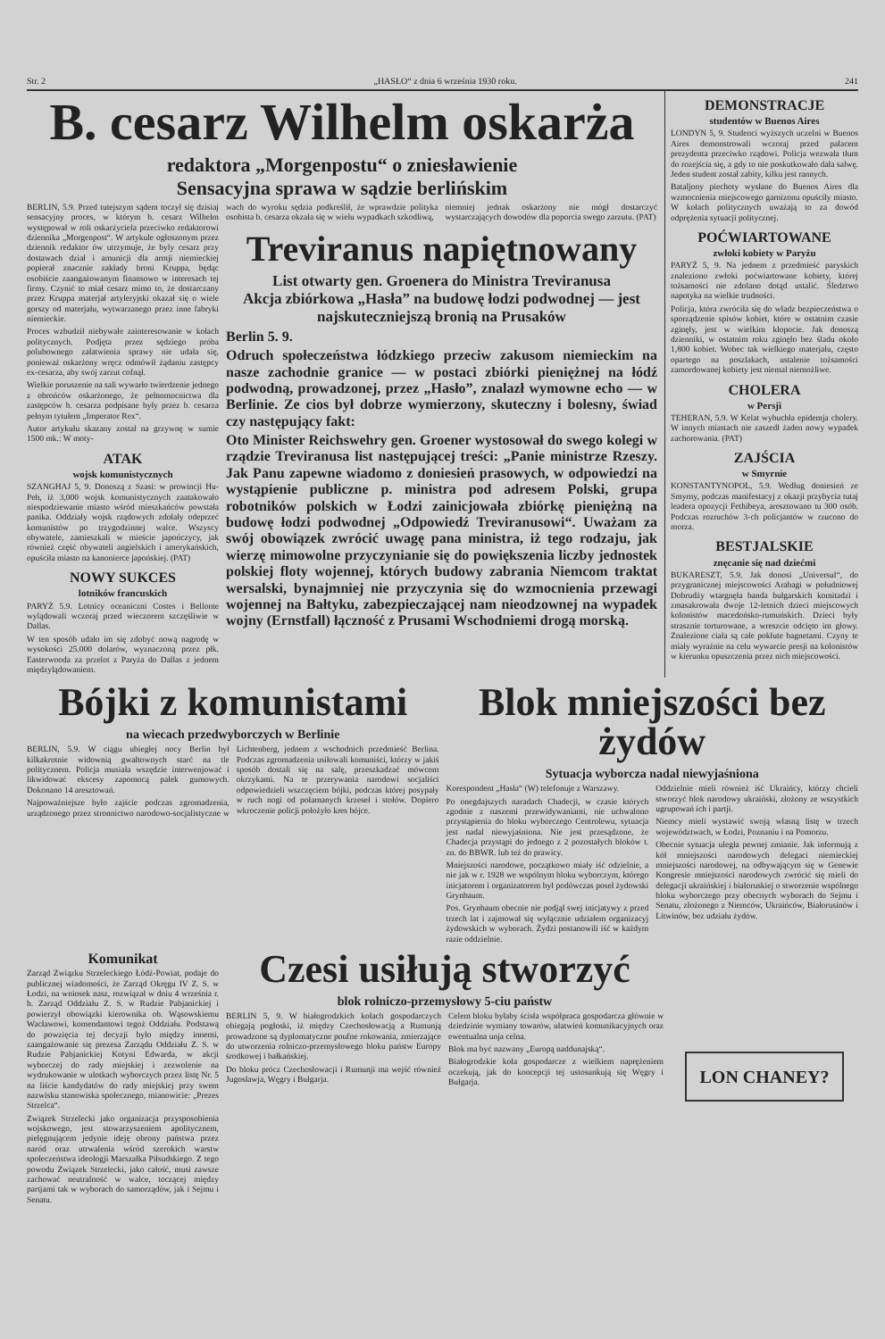Str. 2 „HASŁO“ z dnia 6 września 1930 roku. 241
B. cesarz Wilhelm oskarża
redaktora „Morgenpostu“ o zniesławienie
Sensacyjna sprawa w sądzie berlińskim
BERLIN, 5.9. Przed tutejszym sądem toczył się dzisiaj sensacyjny proces, w którym b. cesarz Wilhelm występował w roli oskarżyciela przeciwko redaktorowi dziennika „Morgenpost“. W artykule ogłoszonym przez dziennik redaktor ów utrzymuje, że byly cesarz przy dostawach dział i amunicji dla armji niemieckiej popierał znacznie zakłady broni Kruppa, będąc osobiście zaangażowanym finansowo w interesach tej firmy. Czynić to miał cesarz mimo to, że dostarczany przez Kruppa materjał artyleryjski okazał się o wiele gorszy od materjału, wytwarzanego przez inne fabryki niemieckie.
Proces wzbudził niebywałe zainteresowanie w kołach politycznych. Podjęta przez sędziego próba polubownego załatwienia sprawy nie udała się, ponieważ oskarżony wręcz odmówił żądaniu zastępcy ex-cesarza, aby swój zarzut cofnął.
Wielkie poruszenie na sali wywarło twierdzenie jednego z obrońców oskarżonego, że pełnomocnictwa dla zastępców b. cesarza podpisane były przez b. cesarza pełnym tytułem „Imperator Rex“.
Autor artykułu skazany został na grzywnę w sumie 1500 mk.: W moty-
ATAK
wojsk komunistycznych
SZANGHAJ 5, 9. Donoszą z Szasi: w prowincji Hu-Peh, iż 3,000 wojsk komunistycznych zaatakowało niespodziewanie miasto wśród mieszkańców powstała panika. Oddziały wojsk rządowych zdołały odeprzeć komunistów po trzygodzinnej walce. Wszyscy obywatele, zamieszkali w mieście japończycy, jak również część obywateli angielskich i amerykańskich, opuściła miasto na kanonierce japońskiej. (PAT)
NOWY SUKCES
lotników francuskich
PARYŻ 5.9. Lotnicy oceaniczni Costes i Bellonte wylądowali wczoraj przed wieczorem szczęśliwie w Dallas.
W ten sposób udało im się zdobyć nową nagrodę w wysokości 25.000 dolarów, wyznaczoną przez płk. Easterwooda za przelot z Paryża do Dallas z jednem międzylądowaniem.
wach do wyroku sędzia podkreślił, że wprawdzie polityka osobista b. cesarza okzała się w wielu wypadkach szkodliwą,
niemniej jednak oskarżony nie mógł dostarczyć wystarczających dowodów dla poporcia swego zarzutu. (PAT)
Treviranus napiętnowany
List otwarty gen. Groenera do Ministra Treviranusa
Akcja zbiórkowa „Hasła” na budowę łodzi podwodnej — jest najskuteczniejszą bronią na Prusaków
Berlin 5. 9.
Odruch społeczeństwa łódzkiego przeciw zakusom niemieckim na nasze zachodnie granice — w postaci zbiórki pieniężnej na łódź podwodną, prowadzonej, przez „Hasło”, znalazł wymowne echo — w Berlinie. Ze cios był dobrze wymierzony, skuteczny i bolesny, świad czy następujący fakt:
Oto Minister Reichswehry gen. Groener wystosował do swego kolegi w rządzie Treviranusa list następującej treści: „Panie ministrze Rzeszy. Jak Panu zapewne wiadomo z doniesień prasowych, w odpowiedzi na wystąpienie publiczne p. ministra pod adresem Polski, grupa robotników polskich w Łodzi zainicjowała zbiórkę pieniężną na budowę łodzi podwodnej „Odpowiedź Treviranusowi“. Uważam za swój obowiązek zwrócić uwagę pana ministra, iż tego rodzaju, jak wierzę mimowolne przyczynianie się do powiększenia liczby jednostek polskiej floty wojennej, których budowy zabrania Niemcom traktat wersalski, bynajmniej nie przyczynia się do wzmocnienia przewagi wojennej na Bałtyku, zabezpieczającej nam nieodzownej na wypadek wojny (Ernstfall) łączność z Prusami Wschodniemi drogą morską.
DEMONSTRACJE
studentów w Buenos Aires
LONDYN 5, 9. Studenci wyższych uczelni w Buenos Aires demonstrowali wczoraj przed pałacem prezydenta przeciwko rządowi. Policja wezwała tłum do rozejścia się, a gdy to nie poskutkowało dała salwę. Jeden student został zabity, kilku jest rannych.
Bataljony piechoty wysłane do Buenos Aires dla wzmocnienia miejscowego garnizonu opuściły miasto. W kołach politycznych uważają to za dowód odprężenia sytuacji politycznej.
POĆWIARTOWANE
zwłoki kobiety w Paryżu
PARYŻ 5, 9. Na jednem z przedmieść paryskich znaleziono zwłoki poćwiartowane kobiety, której tożsamości nie zdolano dotąd ustalić. Śledztwo napotyka na wielkie trudności.
Policja, która zwróciła się do władz bezpieczeństwa o sporządzenie spisów kobiet, które w ostatnim czasie zginęły, jest w wielkim kłopocie. Jak donoszą dzienniki, w ostatnim roku zginęło bez śladu około 1,800 kobiet. Wobec tak wielkiego materjału, często opartego na poszlakach, ustalenie tożsamości zamordowanej kobiety jest niemal niemożliwe.
CHOLERA
w Persji
TEHERAN, 5.9. W Kelat wybuchła epidemja cholery. W innych miastach nie zaszedł żaden nowy wypadek zachorowania. (PAT)
ZAJŚCIA
w Smyrnie
KONSTANTYNOPOL, 5.9. Według doniesień ze Smyrny, podczas manifestacyj z okazji przybycia tutaj leadera opozycji Fethibeya, aresztowano tu 300 osób. Podczas rozruchów 3-ch policjantów w rzucono do morza.
BESTJALSKIE
znęcanie się nad dziećmi
BUKARESZT, 5.9. Jak donosi „Universul“, do przygranicznej miejscowości Arabagi w południowej Dobrudży wtargnęła banda bułgarskich komitadzi i zmasakrowała dwoje 12-letnich dzieci miejscowych kolonistów macedońsko-rumuńskich. Dzieci były strasznie torturowane, a wreszcie odcięto im głowy. Znalezione ciała są całe pokłute bagnetami. Czyny te miały wyraźnie na celu wywarcie presji na kolonistów w kierunku opuszczenia przez nich miejscowości.
Bójki z komunistami
na wiecach przedwyborczych w Berlinie
BERLIN, 5.9. W ciągu ubiegłej nocy Berlin był kilkakrotnie widownią gwałtownych starć na tle politycznem. Policja musiała wszędzie interwenjować i likwidować ekscesy zapomocą pałek gumowych. Dokonano 14 aresztowań.
Najpoważniejsze było zajście podczas zgromadzenia, urządzonego przez stronnictwo narodowo-socjalistyczne w Lichtenberg, jednem z wschodnich przedmieść Berlina. Podczas zgromadzenia usiłowali komuniści, którzy w jakiś sposób dostali się na salę, przeszkadzać mówcom okrzykami. Na te przerywania narodowi socjaliści odpowiedzieli wszczęciem bójki, podczas której posypały w ruch nogi od połamanych krzeseł i stołów. Dopiero wkroczenie policji położyło kres bójce.
Blok mniejszości bez żydów
Sytuacja wyborcza nadal niewyjaśniona
Korespondent „Hasła“ (W) telefonuje z Warszawy.
Po onegdajszych naradach Chadecji, w czasie których zgodnie z naszemi przewidywaniami, nie uchwalono przystąpienia do bloku wyborczego Centrolewu, sytuacja jest nadal niewyjaśniona. Nie jest przesądzone, że Chadecja przystąpi do jednego z 2 pozostałych bloków t. zn. do BBWR. lub też do prawicy.
Mniejszości narodowe, początkowo miały iść odzielnie, a nie jak w r. 1928 we wspólnym bloku wyborczym, którego inicjatorem i organizatorem był podówczas poseł żydowski Grynbaum.
Pos. Grynbaum obecnie nie podjął swej inicjatywy z przed trzech lat i zajmował się wyłącznie udziałem organizacyj żydowskich w wyborach. Żydzi postanowili iść w każdym razie oddzielnie.
Oddzielnie mieli również iść Ukraińcy, którzy chcieli stworzyć blok narodowy ukraiński, złożony ze wszystkich ugrupowań ich i partji.
Niemcy mieli wystawić swoją własną listę w trzech województwach, w Łodzi, Poznaniu i na Pomorzu.
Obecnie sytuacja uległa pewnej zmianie. Jak informują z kół mniejszości narodowych delegaci niemieckiej mniejszości narodowej, na odbywającym się w Genewie Kongresie mniejszości narodowych zwrócić się mieli do delegacji ukraińskiej i białoruskiej o stworzenie wspólnego bloku wyborczego przy obecnych wyborach do Sejmu i Senatu, złożonego z Niemców, Ukraińców, Białorusinów i Litwinów, bez udziału żydów.
Komunikat
Zarząd Związku Strzeleckiego Łódź-Powiat, podaje do publicznej wiadomości, że Zarząd Okręgu IV Z. S. w Łodzi, na wniosek nasz, rozwiązał w dniu 4 września r. b. Zarząd Oddziału Z. S. w Rudzie Pabjanickiej i powierzył obowiązki kierownika ob. Wąsowskiemu Wacławowi, komendantowi tegoż Oddziału. Podstawą do powzięcia tej decyzji było między innemi, zaangażowanie się prezesa Zarządu Oddziału Z. S. w Rudzie Pabjanickiej Kotyni Edwarda, w akcji wyborczej do rady miejskiej i zezwolenie na wydrukowanie w ulotkach wyborczych przez listę Nr. 5 na liście kandydatów do rady miejskiej przy swem nazwisku stanowiska społecznego, mianowicie: „Prezes Strzelca“.
Związek Strzelecki jako organizacja przysposobienia wojskowego, jest stowarzyszeniem apolitycznem, pielęgnującem jedynie ideję obrony państwa przez naród oraz utrwalenia wśród szerokich warstw społeczeństwa ideologji Marszałka Piłsudskiego. Z tego powodu Związek Strzelecki, jako całość, musi zawsze zachować neutralność w walce, toczącej między partjami tak w wyborach do samorządów, jak i Sejmu i Senatu.
Czesi usiłują stworzyć
blok rolniczo-przemysłowy 5-ciu państw
BERLIN 5, 9. W białogrodzkich kołach gospodarczych obiegają pogłoski, iż między Czechosłowacją a Rumunją prowadzone są dyplomatyczne poufne rokowania, zmierzające do utworzenia rolniczo-przemysłowego bloku państw Europy środkowej i bałkańskiej.
Do bloku prócz Czechosłowacji i Rumunji ma wejść również Jugosławja, Węgry i Bułgarja.
Celem bloku byłaby ścisła współpraca gospodarcza głównie w dziedzinie wymiany towarów, ułatwień komunikacyjnych oraz ewentualna unja celna.
Blok ma być nazwany „Europą naddunajską“.
Białogrodzkie koła gospodarcze z wielkiem naprężeniem oczekują, jak do koncepcji tej ustosunkują się Węgry i Bułgarja.
LON CHANEY?